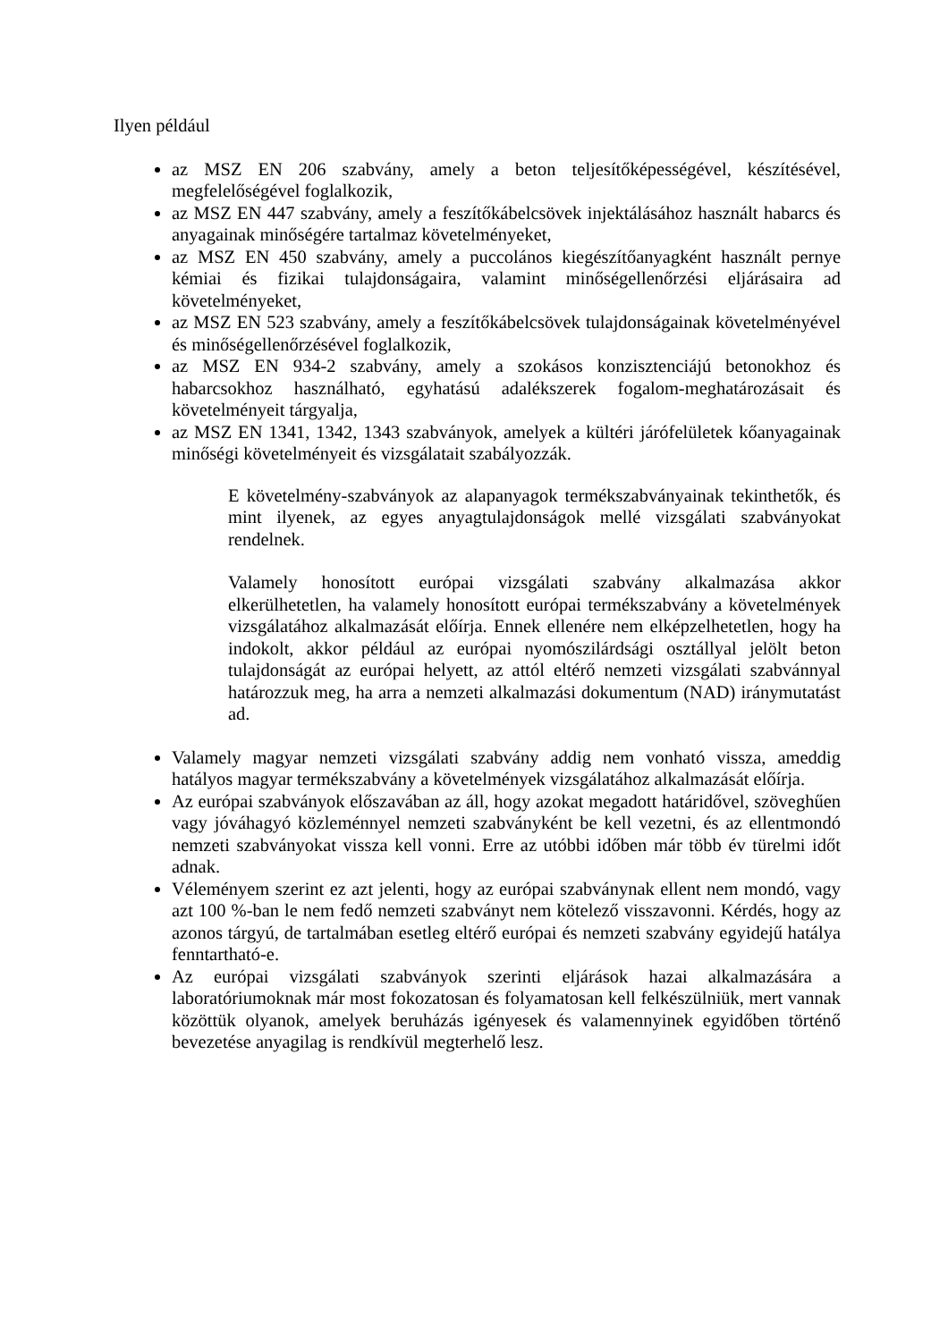Ilyen például
az MSZ EN 206 szabvány, amely a beton teljesítőképességével, készítésével, megfelelőségével foglalkozik,
az MSZ EN 447 szabvány, amely a feszítőkábelcsövek injektálásához használt habarcs és anyagainak minőségére tartalmaz követelményeket,
az MSZ EN 450 szabvány, amely a puccolános kiegészítőanyagként használt pernye kémiai és fizikai tulajdonságaira, valamint minőségellenőrzési eljárásaira ad követelményeket,
az MSZ EN 523 szabvány, amely a feszítőkábelcsövek tulajdonságainak követelményével és minőségellenőrzésével foglalkozik,
az MSZ EN 934-2 szabvány, amely a szokásos konzisztenciájú betonokhoz és habarcsokhoz használható, egyhatású adalékszerek fogalom-meghatározásait és követelményeit tárgyalja,
az MSZ EN 1341, 1342, 1343 szabványok, amelyek a kültéri járófelületek kőanyagainak minőségi követelményeit és vizsgálatait szabályozzák.
E követelmény-szabványok az alapanyagok termékszabványainak tekinthetők, és mint ilyenek, az egyes anyagtulajdonságok mellé vizsgálati szabványokat rendelnek.
Valamely honosított európai vizsgálati szabvány alkalmazása akkor elkerülhetetlen, ha valamely honosított európai termékszabvány a követelmények vizsgálatához alkalmazását előírja. Ennek ellenére nem elképzelhetetlen, hogy ha indokolt, akkor például az európai nyomószilárdsági osztállyal jelölt beton tulajdonságát az európai helyett, az attól eltérő nemzeti vizsgálati szabvánnyal határozzuk meg, ha arra a nemzeti alkalmazási dokumentum (NAD) iránymutatást ad.
Valamely magyar nemzeti vizsgálati szabvány addig nem vonható vissza, ameddig hatályos magyar termékszabvány a követelmények vizsgálatához alkalmazását előírja.
Az európai szabványok előszavában az áll, hogy azokat megadott határidővel, szöveghűen vagy jóváhagyó közleménnyel nemzeti szabványként be kell vezetni, és az ellentmondó nemzeti szabványokat vissza kell vonni. Erre az utóbbi időben már több év türelmi időt adnak.
Véleményem szerint ez azt jelenti, hogy az európai szabványnak ellent nem mondó, vagy azt 100 %-ban le nem fedő nemzeti szabványt nem kötelező visszavonni. Kérdés, hogy az azonos tárgyú, de tartalmában esetleg eltérő európai és nemzeti szabvány egyidejű hatálya fenntartható-e.
Az európai vizsgálati szabványok szerinti eljárások hazai alkalmazására a laboratóriumoknak már most fokozatosan és folyamatosan kell felkészülniük, mert vannak közöttük olyanok, amelyek beruházás igényesek és valamennyinek egyidőben történő bevezetése anyagilag is rendkívül megterhelő lesz.